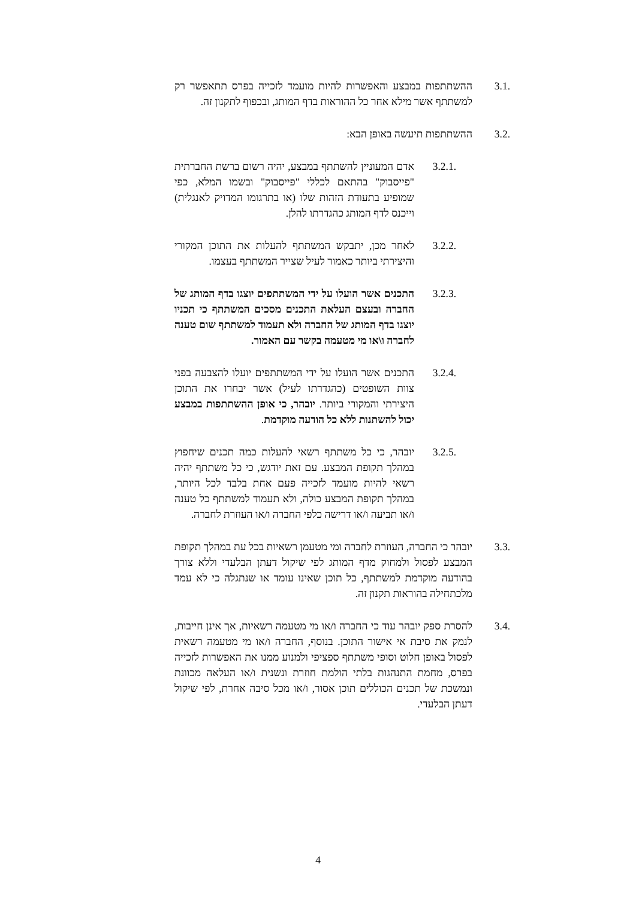3.1. ההשתתפות במבצע והאפשרות להיות מועמד לזכייה בפרס תתאפשר רק למשתתף אשר מילא אחר כל ההוראות בדף המותג, ובכפוף לתקנון זה.
3.2. ההשתתפות תיעשה באופן הבא:
3.2.1. אדם המעוניין להשתתף במבצע, יהיה רשום ברשת החברתית "פייסבוק" בהתאם לכללי "פייסבוק" ובשמו המלא, כפי שמופיע בתעודת הזהות שלו (או בתרגומו המדויק לאנגלית) וייכנס לדף המותג כהגדרתו להלן.
3.2.2. לאחר מכן, יתבקש המשתתף להעלות את התוכן המקורי והיצירתי ביותר כאמור לעיל שצייר המשתתף בעצמו.
3.2.3. התכנים אשר הועלו על ידי המשתתפים יוצגו בדף המותג של החברה ובעצם העלאת התכנים מסכים המשתתף כי תכניו יוצגו בדף המותג של החברה ולא תעמוד למשתתף שום טענה לחברה ו\או מי מטעמה בקשר עם האמור.
3.2.4. התכנים אשר הועלו על ידי המשתתפים יועלו להצבעה בפני צוות השופטים (כהגדרתו לעיל) אשר יבחרו את התוכן היצירתי והמקורי ביותר. יובהר, כי אופן ההשתתפות במבצע יכול להשתנות ללא כל הודעה מוקדמת.
3.2.5. יובהר, כי כל משתתף רשאי להעלות כמה תכנים שיחפוץ במהלך תקופת המבצע. עם זאת יודגש, כי כל משתתף יהיה רשאי להיות מועמד לזכייה פעם אחת בלבד לכל היותר, במהלך תקופת המבצע כולה, ולא תעמוד למשתתף כל טענה ו/או תביעה ו/או דרישה כלפי החברה ו/או העוזרת לחברה.
3.3. יובהר כי החברה, העוזרת לחברה ומי מטעמן רשאיות בכל עת במהלך תקופת המבצע לפסול ולמחוק מדף המותג לפי שיקול דעתן הבלעדי וללא צורך בהודעה מוקדמת למשתתף, כל תוכן שאינו עומד או שנתגלה כי לא עמד מלכתחילה בהוראות תקנון זה.
3.4. להסרת ספק יובהר עוד כי החברה ו/או מי מטעמה רשאיות, אך אינן חייבות, לנמק את סיבת אי אישור התוכן. בנוסף, החברה ו/או מי מטעמה רשאית לפסול באופן חלוט וסופי משתתף ספציפי ולמנוע ממנו את האפשרות לזכייה בפרס, מחמת התנהגות בלתי הולמת חוזרת ונשנית ו/או העלאה מכוונת ונמשכת של תכנים הכוללים תוכן אסור, ו/או מכל סיבה אחרת, לפי שיקול דעתן הבלעדי.
4